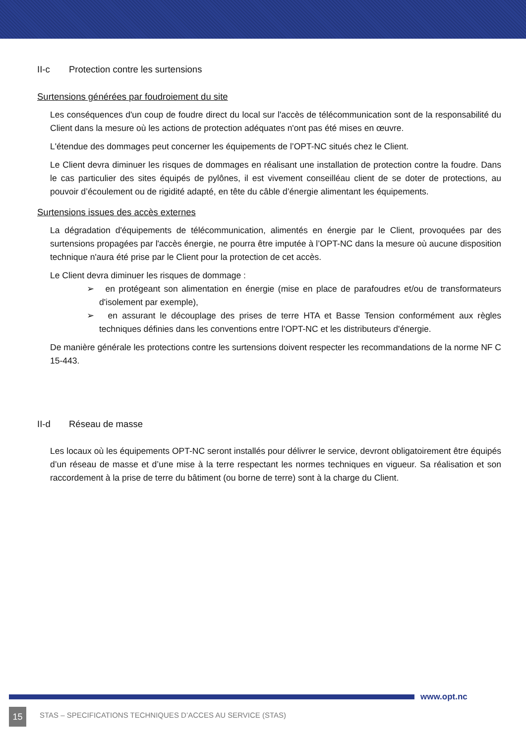II-c Protection contre les surtensions
Surtensions générées par foudroiement du site
Les conséquences d'un coup de foudre direct du local sur l'accès de télécommunication sont de la responsabilité du Client dans la mesure où les actions de protection adéquates n'ont pas été mises en œuvre.
L'étendue des dommages peut concerner les équipements de l’OPT-NC situés chez le Client.
Le Client devra diminuer les risques de dommages en réalisant une installation de protection contre la foudre. Dans le cas particulier des sites équipés de pylônes, il est vivement conseilléau client de se doter de protections, au pouvoir d’écoulement ou de rigidité adapté, en tête du câble d’énergie alimentant les équipements.
Surtensions issues des accès externes
La dégradation d'équipements de télécommunication, alimentés en énergie par le Client, provoquées par des surtensions propagées par l'accès énergie, ne pourra être imputée à l’OPT-NC dans la mesure où aucune disposition technique n'aura été prise par le Client pour la protection de cet accès.
Le Client devra diminuer les risques de dommage :
➢ en protégeant son alimentation en énergie (mise en place de parafoudres et/ou de transformateurs d'isolement par exemple),
➢ en assurant le découplage des prises de terre HTA et Basse Tension conformément aux règles techniques définies dans les conventions entre l’OPT-NC et les distributeurs d'énergie.
De manière générale les protections contre les surtensions doivent respecter les recommandations de la norme NF C 15-443.
II-d Réseau de masse
Les locaux où les équipements OPT-NC seront installés pour délivrer le service, devront obligatoirement être équipés d’un réseau de masse et d’une mise à la terre respectant les normes techniques en vigueur. Sa réalisation et son raccordement à la prise de terre du bâtiment (ou borne de terre) sont à la charge du Client.
www.opt.nc
15
STAS – SPECIFICATIONS TECHNIQUES D’ACCES AU SERVICE (STAS)